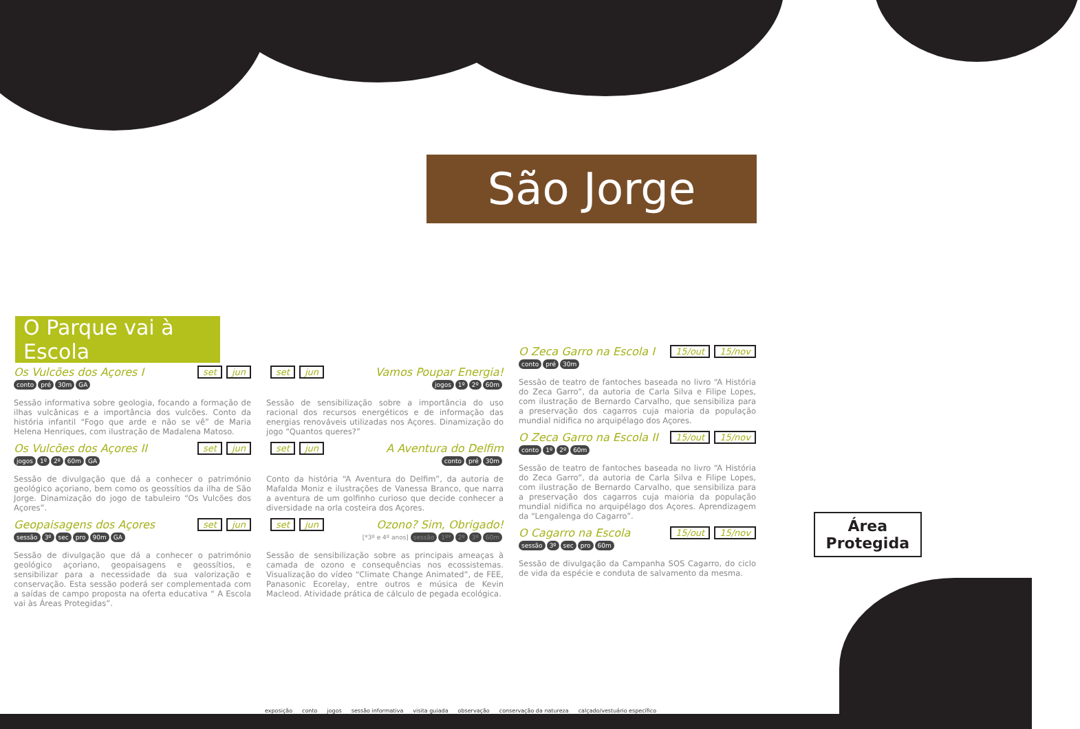São Jorge
O Parque vai à Escola
set jun Os Vulcões dos Açores I
conto pré 30m GA
Sessão informativa sobre geologia, focando a formação de ilhas vulcânicas e a importância dos vulcões. Conto da história infantil “Fogo que arde e não se vê” de Maria Helena Henriques, com ilustração de Madalena Matoso.
set jun Os Vulcões dos Açores II
jogos 1º 2º 60m GA
Sessão de divulgação que dá a conhecer o património geológico açoriano, bem como os geossítios da ilha de São Jorge. Dinamização do jogo de tabuleiro “Os Vulcões dos Açores”.
set jun Geopaisagens dos Açores
sessão 3º sec pro 90m GA
Sessão de divulgação que dá a conhecer o património geológico açoriano, geopaisagens e geossítios, e sensibilizar para a necessidade da sua valorização e conservação. Esta sessão poderá ser complementada com a saídas de campo proposta na oferta educativa “ A Escola vai às Áreas Protegidas”.
set jun Vamos Poupar Energia!
jogos 1º 2º 60m
Sessão de sensibilização sobre a importância do uso racional dos recursos energéticos e de informação das energias renováveis utilizadas nos Açores. Dinamização do jogo “Quantos queres?”
set jun A Aventura do Delfim
conto pré 30m
Conto da história “A Aventura do Delfim”, da autoria de Mafalda Moniz e ilustrações de Vanessa Branco, que narra a aventura de um golfinho curioso que decide conhecer a diversidade na orla costeira dos Açores.
set jun Ozono? Sim, Obrigado!
[*3º e 4º anos] sessão 1º* 2º 3º 60m
Sessão de sensibilização sobre as principais ameaças à camada de ozono e consequências nos ecossistemas. Visualização do vídeo “Climate Change Animated”, de FEE, Panasonic Ecorelay, entre outros e música de Kevin Macleod. Atividade prática de cálculo de pegada ecológica.
15/out 15/nov O Zeca Garro na Escola I
conto pré 30m
Sessão de teatro de fantoches baseada no livro “A História do Zeca Garro”, da autoria de Carla Silva e Filipe Lopes, com ilustração de Bernardo Carvalho, que sensibiliza para a preservação dos cagarros cuja maioria da população mundial nidifica no arquipélago dos Açores.
15/out 15/nov O Zeca Garro na Escola II
conto 1º 2º 60m
Sessão de teatro de fantoches baseada no livro “A História do Zeca Garro”, da autoria de Carla Silva e Filipe Lopes, com ilustração de Bernardo Carvalho, que sensibiliza para a preservação dos cagarros cuja maioria da população mundial nidifica no arquipélago dos Açores. Aprendizagem da “Lengalenga do Cagarro”.
15/out 15/nov O Cagarro na Escola
sessão 3º sec pro 60m
Sessão de divulgação da Campanha SOS Cagarro, do ciclo de vida da espécie e conduta de salvamento da mesma.
Área
Protegida
exposição conto jogos sessão informativa visita guiada observação conservação da natureza calçado/vestuário específico